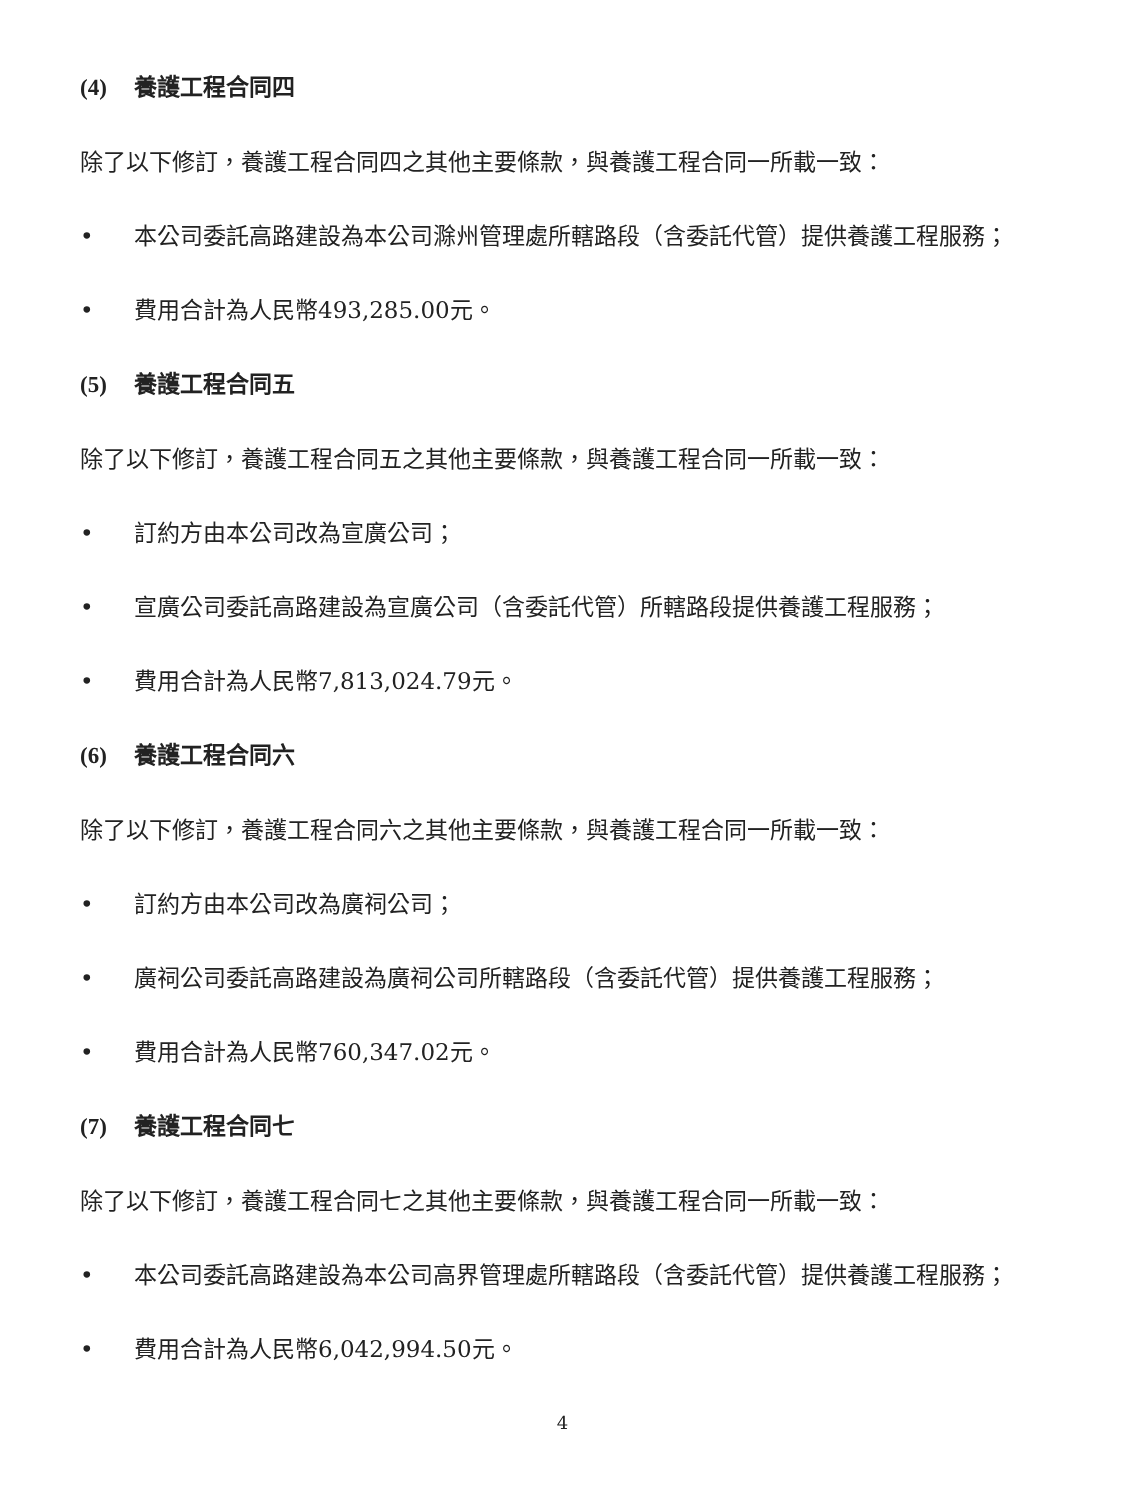(4) 養護工程合同四
除了以下修訂，養護工程合同四之其他主要條款，與養護工程合同一所載一致：
• 本公司委託高路建設為本公司滁州管理處所轄路段（含委託代管）提供養護工程服務；
• 費用合計為人民幣493,285.00元。
(5) 養護工程合同五
除了以下修訂，養護工程合同五之其他主要條款，與養護工程合同一所載一致：
• 訂約方由本公司改為宣廣公司；
• 宣廣公司委託高路建設為宣廣公司（含委託代管）所轄路段提供養護工程服務；
• 費用合計為人民幣7,813,024.79元。
(6) 養護工程合同六
除了以下修訂，養護工程合同六之其他主要條款，與養護工程合同一所載一致：
• 訂約方由本公司改為廣祠公司；
• 廣祠公司委託高路建設為廣祠公司所轄路段（含委託代管）提供養護工程服務；
• 費用合計為人民幣760,347.02元。
(7) 養護工程合同七
除了以下修訂，養護工程合同七之其他主要條款，與養護工程合同一所載一致：
• 本公司委託高路建設為本公司高界管理處所轄路段（含委託代管）提供養護工程服務；
• 費用合計為人民幣6,042,994.50元。
4